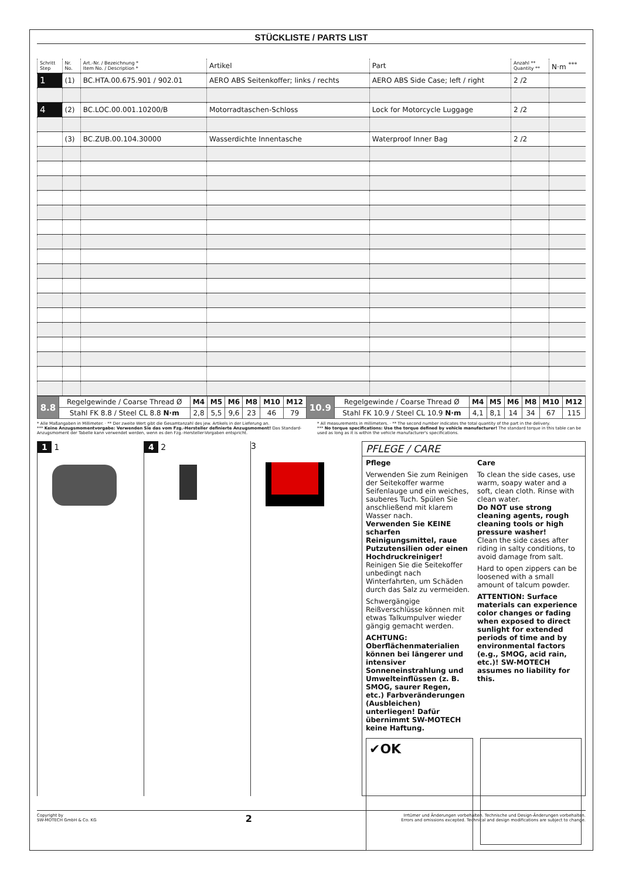STÜCKLISTE / PARTS LIST
| Schritt Step | Nr. No. | Art.-Nr. / Bezeichnung * Item No. / Description * | Artikel | Part | Anzahl ** Quantity ** | N·m <sup>***</sup> |
| --- | --- | --- | --- | --- | --- | --- |
| 1 | (1) | BC.HTA.00.675.901 / 902.01 | AERO ABS Seitenkoffer; links / rechts | AERO ABS Side Case; left / right | 2 /2 | |
| 4 | (2) | BC.LOC.00.001.10200/B | Motorradtaschen-Schloss | Lock for Motorcycle Luggage | 2 /2 | |
| | (3) | BC.ZUB.00.104.30000 | Wasserdichte Innentasche | Waterproof Inner Bag | 2 /2 | |
| 8.8 | Regelgewinde / Coarse Thread Ø | M4 | M5 | M6 | M8 | M10 | M12 | 10.9 | Regelgewinde / Coarse Thread Ø | M4 | M5 | M6 | M8 | M10 | M12 |
| | Stahl FK 8.8 / Steel CL 8.8 N·m | 2,8 | 5,5 | 9,6 | 23 | 46 | 79 | | Stahl FK 10.9 / Steel CL 10.9 N·m | 4,1 | 8,1 | 14 | 34 | 67 | 115 |
* Alle Maßangaben in Millimeter. · ** Der zweite Wert gibt die Gesamtanzahl des jew. Artikels in der Lieferung an.
*** Keine Anzugsmomentvorgabe: Verwenden Sie das vom Fzg.-Hersteller definierte Anzugsmoment! Das Standard-Anzugsmoment der Tabelle kann verwendet werden, wenn es den Fzg.-Hersteller-Vorgaben entspricht.
* All measurements in millimeters. · ** The second number indicates the total quantity of the part in the delivery.
*** No torque specifications: Use the torque defined by vehicle manufacturer! The standard torque in this table can be used as long as it is within the vehicle manufacturer's specifications.
1 1 4 2 3
PFLEGE / CARE
Pflege
Verwenden Sie zum Reinigen der Seitekoffer warme Seifenlauge und ein weiches, sauberes Tuch. Spülen Sie anschließend mit klarem Wasser nach.
Verwenden Sie KEINE scharfen Reinigungsmittel, raue Putzutensilien oder einen Hochdruckreiniger!
Reinigen Sie die Seitekoffer unbedingt nach Winterfahrten, um Schäden durch das Salz zu vermeiden.
Schwergängige Reißverschlüsse können mit etwas Talkumpulver wieder gängig gemacht werden.
ACHTUNG: Oberflächenmaterialien können bei längerer und intensiver Sonneneinstrahlung und Umwelteinflüssen (z. B. SMOG, saurer Regen, etc.) Farbveränderungen (Ausbleichen) unterliegen! Dafür übernimmt SW-MOTECH keine Haftung.
Care
To clean the side cases, use warm, soapy water and a soft, clean cloth. Rinse with clean water.
Do NOT use strong cleaning agents, rough cleaning tools or high pressure washer!
Clean the side cases after riding in salty conditions, to avoid damage from salt.
Hard to open zippers can be loosened with a small amount of talcum powder.
ATTENTION: Surface materials can experience color changes or fading when exposed to direct sunlight for extended periods of time and by environmental factors (e.g., SMOG, acid rain, etc.)! SW-MOTECH assumes no liability for this.
✔OK
Copyright by
SW-MOTECH GmbH & Co. KG
2
Irrtümer und Änderungen vorbehalten. Technische und Design-Änderungen vorbehalten.
Errors and omissions excepted. Technical and design modifications are subject to change.